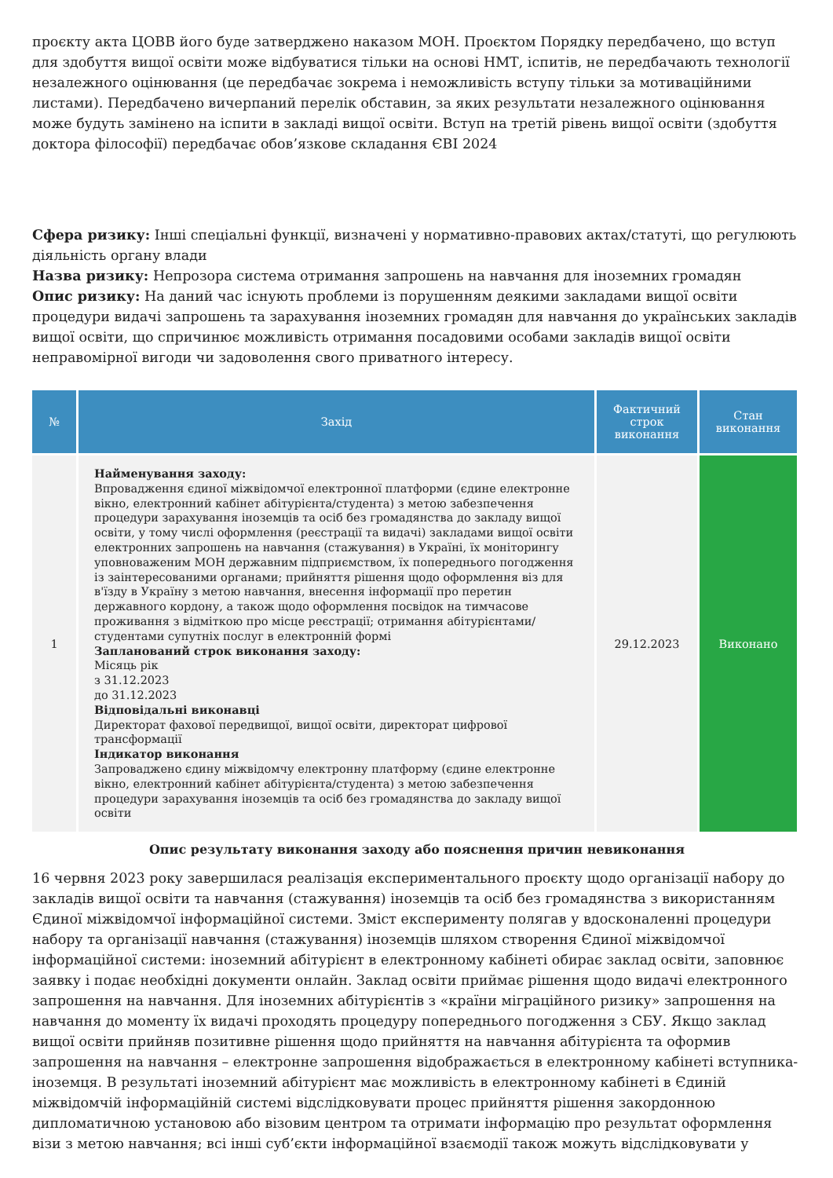проєкту акта ЦОВВ його буде затверджено наказом МОН. Проєктом Порядку передбачено, що вступ для здобуття вищої освіти може відбуватися тільки на основі НМТ, іспитів, не передбачають технології незалежного оцінювання (це передбачає зокрема і неможливість вступу тільки за мотиваційними листами). Передбачено вичерпаний перелік обставин, за яких результати незалежного оцінювання може будуть замінено на іспити в закладі вищої освіти. Вступ на третій рівень вищої освіти (здобуття доктора філософії) передбачає обов’язкове складання ЄВІ 2024
Сфера ризику: Інші спеціальні функції, визначені у нормативно-правових актах/статуті, що регулюють діяльність органу влади
Назва ризику: Непрозора система отримання запрошень на навчання для іноземних громадян
Опис ризику: На даний час існують проблеми із порушенням деякими закладами вищої освіти процедури видачі запрошень та зарахування іноземних громадян для навчання до українських закладів вищої освіти, що спричинює можливість отримання посадовими особами закладів вищої освіти неправомірної вигоди чи задоволення свого приватного інтересу.
| № | Захід | Фактичний строк виконання | Стан виконання |
| --- | --- | --- | --- |
| 1 | Найменування заходу: Впровадження єдиної міжвідомчої електронної платформи (єдине електронне вікно, електронний кабінет абітурієнта/студента) з метою забезпечення процедури зарахування іноземців та осіб без громадянства до закладу вищої освіти, у тому числі оформлення (реєстрації та видачі) закладами вищої освіти електронних запрошень на навчання (стажування) в Україні, їх моніторингу уповноваженим МОН державним підприємством, їх попереднього погодження із заінтересованими органами; прийняття рішення щодо оформлення віз для в'їзду в Україну з метою навчання, внесення інформації про перетин державного кордону, а також щодо оформлення посвідок на тимчасове проживання з відміткою про місце реєстрації; отримання абітурієнтами/студентами супутніх послуг в електронній формі Запланований строк виконання заходу: Місяць рік з 31.12.2023 до 31.12.2023 Відповідальні виконавці Директорат фахової передвищої, вищої освіти, директорат цифрової трансформації Індикатор виконання Запроваджено єдину міжвідомчу електронну платформу (єдине електронне вікно, електронний кабінет абітурієнта/студента) з метою забезпечення процедури зарахування іноземців та осіб без громадянства до закладу вищої освіти | 29.12.2023 | Виконано |
Опис результату виконання заходу або пояснення причин невиконання
16 червня 2023 року завершилася реалізація експериментального проєкту щодо організації набору до закладів вищої освіти та навчання (стажування) іноземців та осіб без громадянства з використанням Єдиної міжвідомчої інформаційної системи. Зміст експерименту полягав у вдосконаленні процедури набору та організації навчання (стажування) іноземців шляхом створення Єдиної міжвідомчої інформаційної системи: іноземний абітурієнт в електронному кабінеті обирає заклад освіти, заповнює заявку і подає необхідні документи онлайн. Заклад освіти приймає рішення щодо видачі електронного запрошення на навчання. Для іноземних абітурієнтів з «країни міграційного ризику» запрошення на навчання до моменту їх видачі проходять процедуру попереднього погодження з СБУ. Якщо заклад вищої освіти прийняв позитивне рішення щодо прийняття на навчання абітурієнта та оформив запрошення на навчання – електронне запрошення відображається в електронному кабінеті вступника-іноземця. В результаті іноземний абітурієнт має можливість в електронному кабінеті в Єдиній міжвідомчій інформаційній системі відслідковувати процес прийняття рішення закордонною дипломатичною установою або візовим центром та отримати інформацію про результат оформлення візи з метою навчання; всі інші суб’єкти інформаційної взаємодії також можуть відслідковувати у